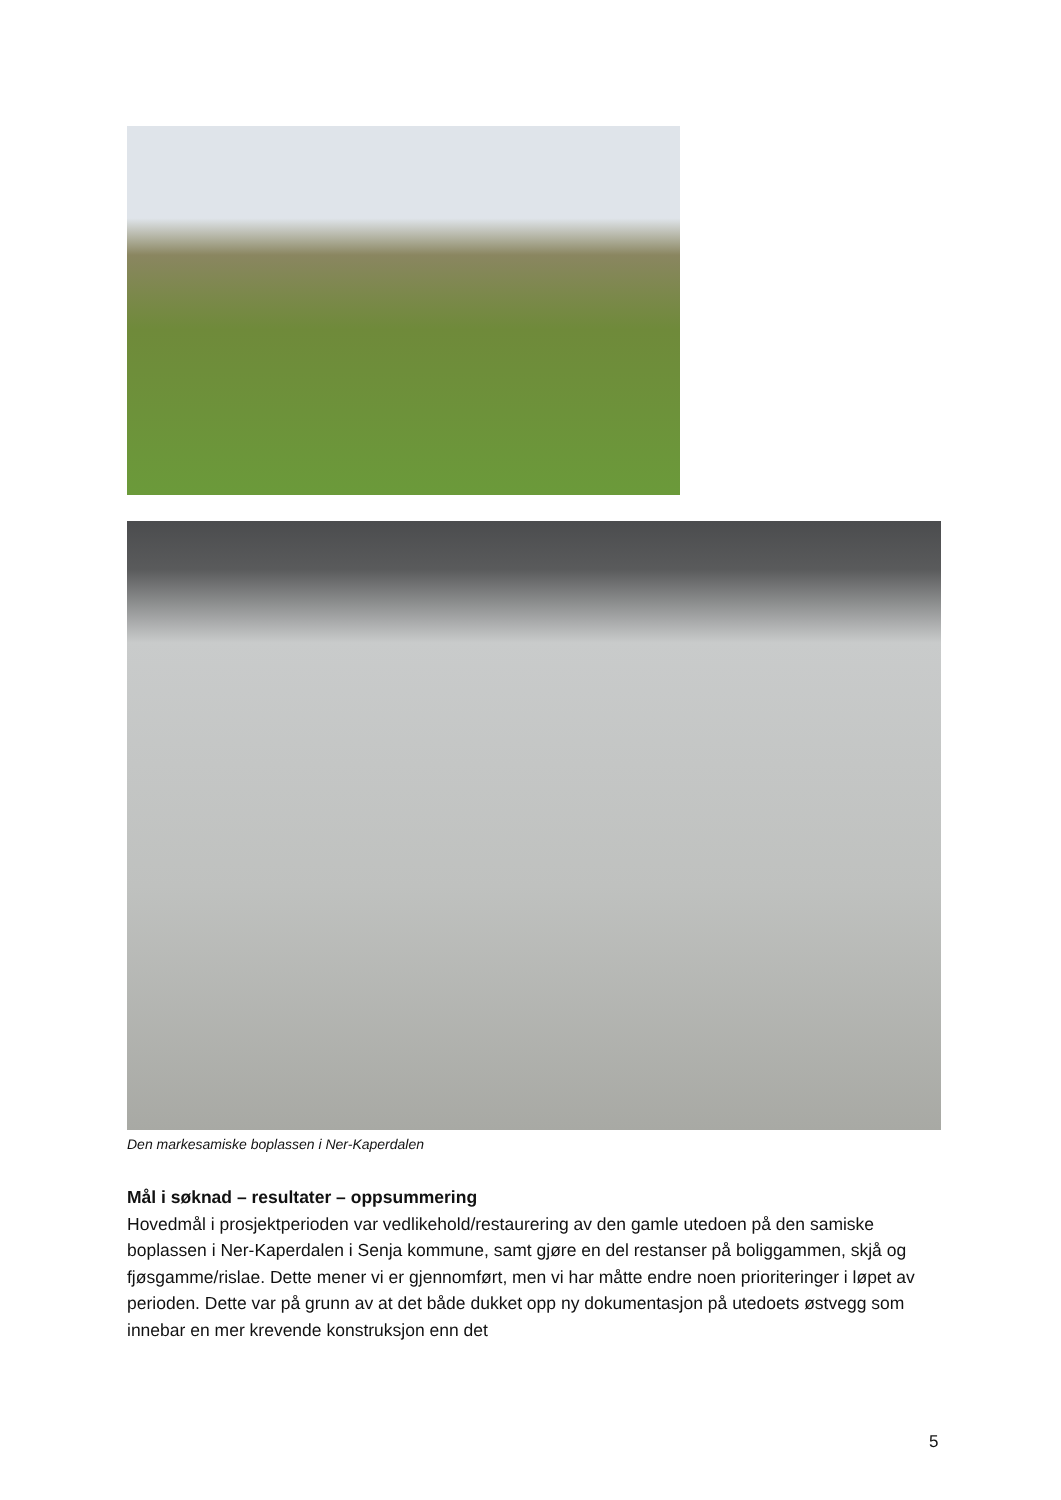Den markesamiske boplassen i Ner-Kaperdalen
Mål i søknad – resultater – oppsummering
Hovedmål i prosjektperioden var vedlikehold/restaurering av den gamle utedoen på den samiske boplassen i Ner-Kaperdalen i Senja kommune, samt gjøre en del restanser på boliggammen, skjå og fjøsgamme/rislae. Dette mener vi er gjennomført, men vi har måtte endre noen prioriteringer i løpet av perioden. Dette var på grunn av at det både dukket opp ny dokumentasjon på utedoets østvegg som innebar en mer krevende konstruksjon enn det
5